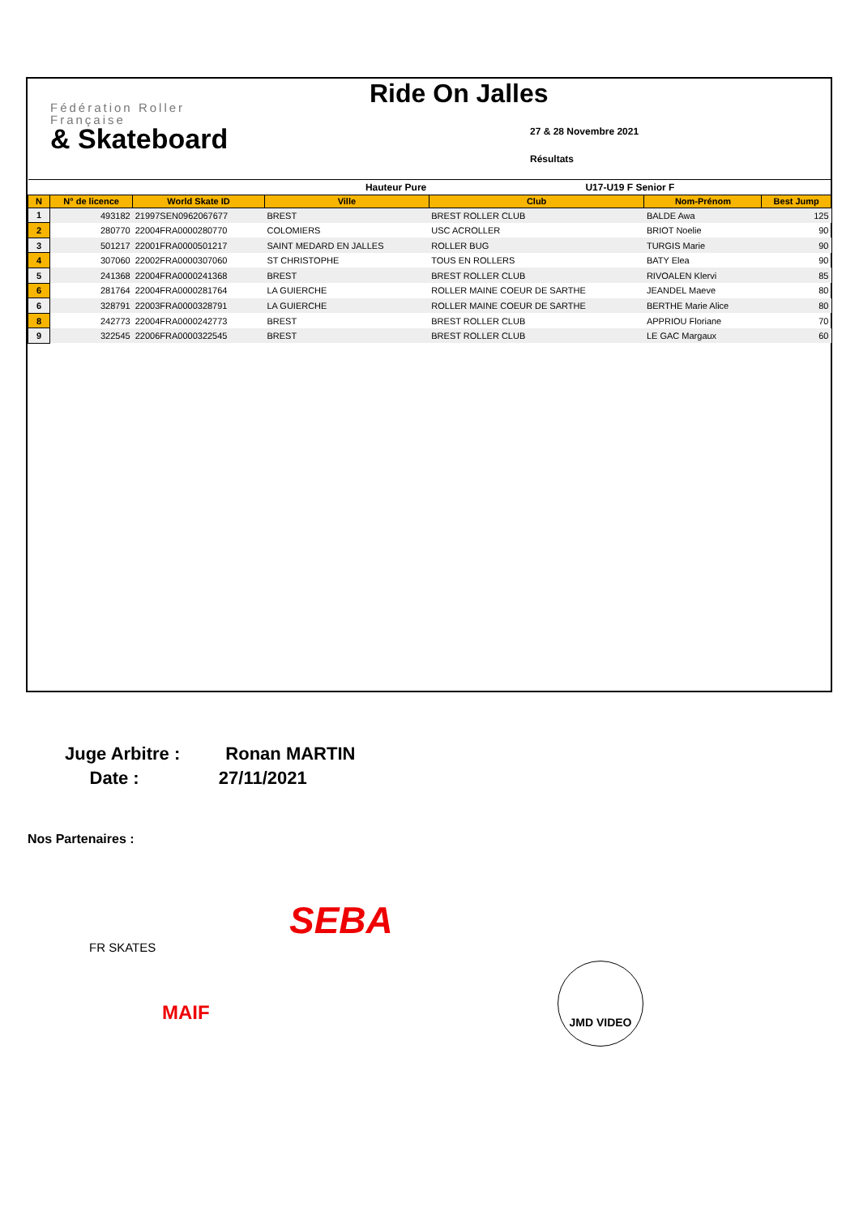Fédération Roller
Française
& Skateboard
Ride On Jalles
27 & 28 Novembre 2021
Résultats
| Hauteur Pure | | | | U17-U19 F Senior F | | |
| --- | --- | --- | --- | --- | --- | --- |
| N | N° de licence | World Skate ID | Ville | Club | Nom-Prénom | Best Jump |
| 1 | 493182 | 21997SEN0962067677 | BREST | BREST ROLLER CLUB | BALDE Awa | 125 |
| 2 | 280770 | 22004FRA0000280770 | COLOMIERS | USC ACROLLER | BRIOT Noelie | 90 |
| 3 | 501217 | 22001FRA0000501217 | SAINT MEDARD EN JALLES | ROLLER BUG | TURGIS Marie | 90 |
| 4 | 307060 | 22002FRA0000307060 | ST CHRISTOPHE | TOUS EN ROLLERS | BATY Elea | 90 |
| 5 | 241368 | 22004FRA0000241368 | BREST | BREST ROLLER CLUB | RIVOALEN Klervi | 85 |
| 6 | 281764 | 22004FRA0000281764 | LA GUIERCHE | ROLLER MAINE COEUR DE SARTHE | JEANDEL Maeve | 80 |
| 6 | 328791 | 22003FRA0000328791 | LA GUIERCHE | ROLLER MAINE COEUR DE SARTHE | BERTHE Marie Alice | 80 |
| 8 | 242773 | 22004FRA0000242773 | BREST | BREST ROLLER CLUB | APPRIOU Floriane | 70 |
| 9 | 322545 | 22006FRA0000322545 | BREST | BREST ROLLER CLUB | LE GAC Margaux | 60 |
Juge Arbitre : Ronan MARTIN
Date : 27/11/2021
Nos Partenaires :
FR SKATES
SEBA
MAIF
JMD VIDEO